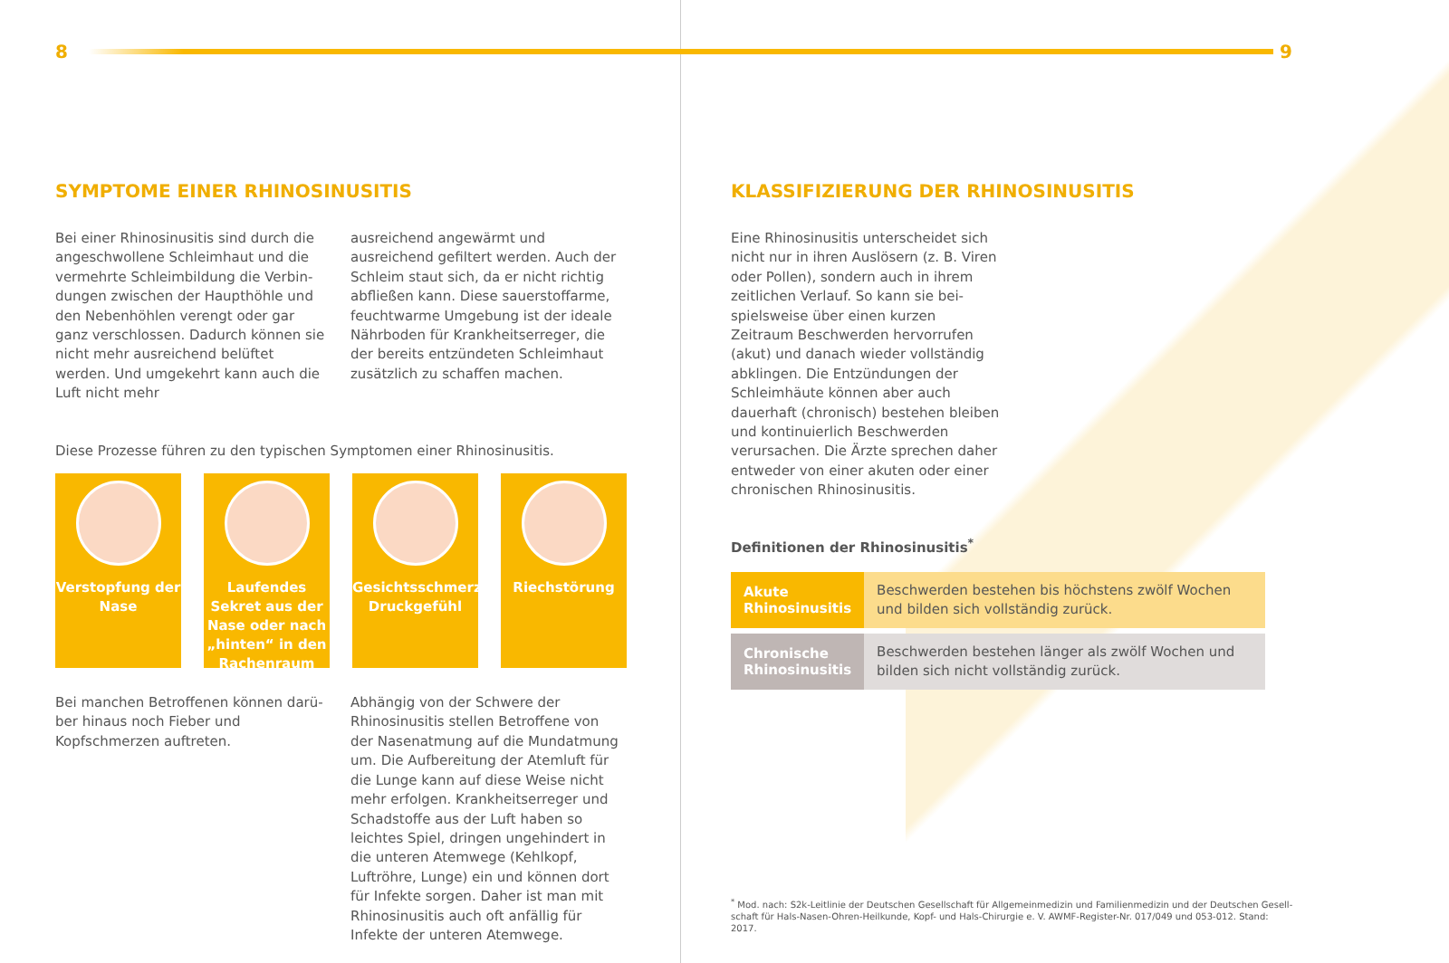8
SYMPTOME EINER RHINOSINUSITIS
Bei einer Rhinosinusitis sind durch die angeschwollene Schleimhaut und die vermehrte Schleimbildung die Verbin­dungen zwischen der Haupthöhle und den Nebenhöhlen verengt oder gar ganz verschlossen. Dadurch können sie nicht mehr ausreichend belüftet werden. Und umgekehrt kann auch die Luft nicht mehr
ausreichend angewärmt und ausreichend gefiltert werden. Auch der Schleim staut sich, da er nicht richtig abfließen kann. Diese sauerstoffarme, feuchtwarme Umgebung ist der ideale Nährboden für Krankheitserreger, die der bereits entzündeten Schleimhaut zusätzlich zu schaffen machen.
Diese Prozesse führen zu den typischen Symptomen einer Rhinosinusitis.
Verstopfung der Nase
Laufendes Sekret aus der Nase oder nach „hinten“ in den Rachenraum
Gesichtsschmerz, Druckgefühl
Riechstörung
Bei manchen Betroffenen können darü­ber hinaus noch Fieber und Kopfschmer­zen auftreten.
Abhängig von der Schwere der Rhinosinu­sitis stellen Betroffene von der Nasen­atmung auf die Mundatmung um. Die Aufbereitung der Atemluft für die Lunge kann auf diese Weise nicht mehr erfolgen. Krankheitserreger und Schadstoffe aus der Luft haben so leichtes Spiel, dringen ungehindert in die unteren Atemwege (Kehlkopf, Luftröhre, Lunge) ein und können dort für Infekte sorgen. Daher ist man mit Rhinosinusitis auch oft anfällig für Infekte der unteren Atemwege.
9
KLASSIFIZIERUNG DER RHINOSINUSITIS
Eine Rhinosinusitis unterscheidet sich nicht nur in ihren Auslösern (z. B. Viren oder Pollen), sondern auch in ihrem zeitlichen Verlauf. So kann sie bei­spielsweise über einen kurzen Zeitraum Beschwerden hervorrufen (akut) und danach wieder vollständig abklingen. Die Entzündungen der Schleimhäute können aber auch dauerhaft (chronisch) bestehen bleiben und kontinuierlich Be­schwerden verursachen. Die Ärzte spre­chen daher entweder von einer akuten oder einer chronischen Rhinosinusitis.
Definitionen der Rhinosinusitis<sup>*</sup>
| Akute Rhinosinusitis | Beschwerden bestehen bis höchstens zwölf Wochen und bilden sich vollständig zurück. |
| Chronische Rhinosinusitis | Beschwerden bestehen länger als zwölf Wochen und bilden sich nicht vollständig zurück. |
<sup>*</sup> Mod. nach: S2k-Leitlinie der Deutschen Gesellschaft für Allgemeinmedizin und Familienmedizin und der Deutschen Gesell­schaft für Hals-Nasen-Ohren-Heilkunde, Kopf- und Hals-Chirurgie e. V. AWMF-Register-Nr. 017/049 und 053-012. Stand: 2017.